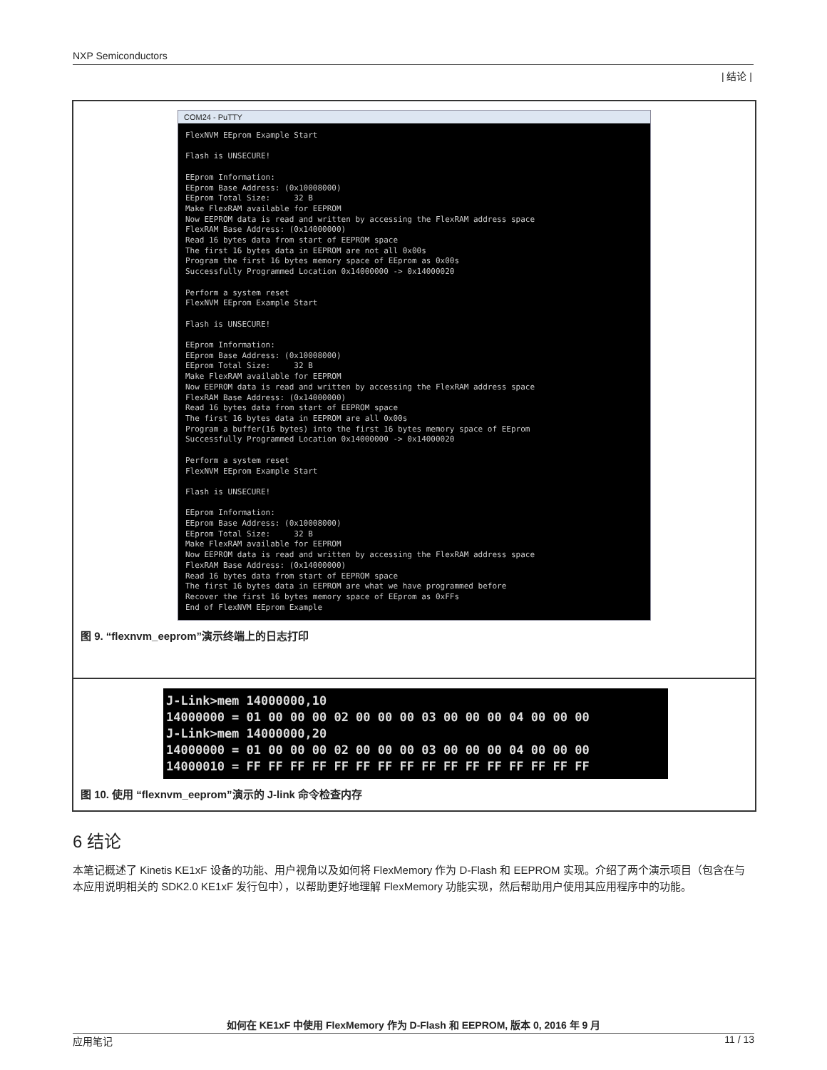NXP Semiconductors
| 结论 |
COM24 - PuTTY
FlexNVM EEprom Example Start Flash is UNSECURE! EEprom Information: EEprom Base Address: (0x10008000) EEprom Total Size: 32 B Make FlexRAM available for EEPROM Now EEPROM data is read and written by accessing the FlexRAM address space FlexRAM Base Address: (0x14000000) Read 16 bytes data from start of EEPROM space The first 16 bytes data in EEPROM are not all 0x00s Program the first 16 bytes memory space of EEprom as 0x00s Successfully Programmed Location 0x14000000 -> 0x14000020 Perform a system reset FlexNVM EEprom Example Start Flash is UNSECURE! EEprom Information: EEprom Base Address: (0x10008000) EEprom Total Size: 32 B Make FlexRAM available for EEPROM Now EEPROM data is read and written by accessing the FlexRAM address space FlexRAM Base Address: (0x14000000) Read 16 bytes data from start of EEPROM space The first 16 bytes data in EEPROM are all 0x00s Program a buffer(16 bytes) into the first 16 bytes memory space of EEprom Successfully Programmed Location 0x14000000 -> 0x14000020 Perform a system reset FlexNVM EEprom Example Start Flash is UNSECURE! EEprom Information: EEprom Base Address: (0x10008000) EEprom Total Size: 32 B Make FlexRAM available for EEPROM Now EEPROM data is read and written by accessing the FlexRAM address space FlexRAM Base Address: (0x14000000) Read 16 bytes data from start of EEPROM space The first 16 bytes data in EEPROM are what we have programmed before Recover the first 16 bytes memory space of EEprom as 0xFFs End of FlexNVM EEprom Example
图 9. “flexnvm_eeprom”演示终端上的日志打印
J-Link>mem 14000000,10 14000000 = 01 00 00 00 02 00 00 00 03 00 00 00 04 00 00 00 J-Link>mem 14000000,20 14000000 = 01 00 00 00 02 00 00 00 03 00 00 00 04 00 00 00 14000010 = FF FF FF FF FF FF FF FF FF FF FF FF FF FF FF FF
图 10. 使用 “flexnvm_eeprom”演示的 J-link 命令检查内存
6 结论
本笔记概述了 Kinetis KE1xF 设备的功能、用户视角以及如何将 FlexMemory 作为 D-Flash 和 EEPROM 实现。介绍了两个演示项目（包含在与本应用说明相关的 SDK2.0 KE1xF 发行包中），以帮助更好地理解 FlexMemory 功能实现，然后帮助用户使用其应用程序中的功能。
如何在 KE1xF 中使用 FlexMemory 作为 D-Flash 和 EEPROM, 版本 0, 2016 年 9 月
应用笔记 11 / 13